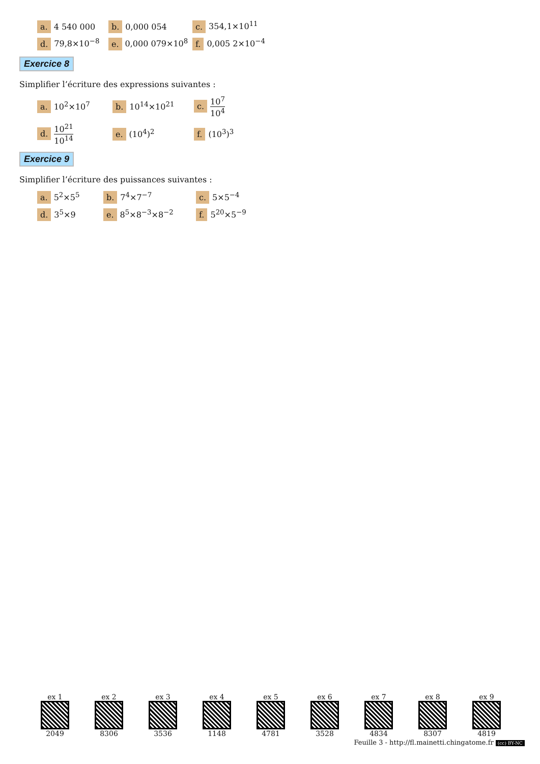| a. 4 540 000 | b. 0,000 054 | c. 354,1×10<sup>11</sup> |
| d. 79,8×10<sup>−8</sup> | e. 0,000 079×10<sup>8</sup> | f. 0,005 2×10<sup>−4</sup> |
Exercice 8
Simplifier l’écriture des expressions suivantes :
| a. 10<sup>2</sup>×10<sup>7</sup> | b. 10<sup>14</sup>×10<sup>21</sup> | c. 10<sup>7</sup> 10<sup>4</sup> |
| d. 10<sup>21</sup> 10<sup>14</sup> | e. (10<sup>4</sup>)<sup>2</sup> | f. (10<sup>3</sup>)<sup>3</sup> |
Exercice 9
Simplifier l’écriture des puissances suivantes :
| a. 5<sup>2</sup>×5<sup>5</sup> | b. 7<sup>4</sup>×7<sup>−7</sup> | c. 5×5<sup>−4</sup> |
| d. 3<sup>5</sup>×9 | e. 8<sup>5</sup>×8<sup>−3</sup>×8<sup>−2</sup> | f. 5<sup>20</sup>×5<sup>−9</sup> |
ex 1
2049
ex 2
8306
ex 3
3536
ex 4
1148
ex 5
4781
ex 6
3528
ex 7
4834
ex 8
8307
ex 9
4819
Feuille 3 - http://fl.mainetti.chingatome.fr (cc) BY-NC